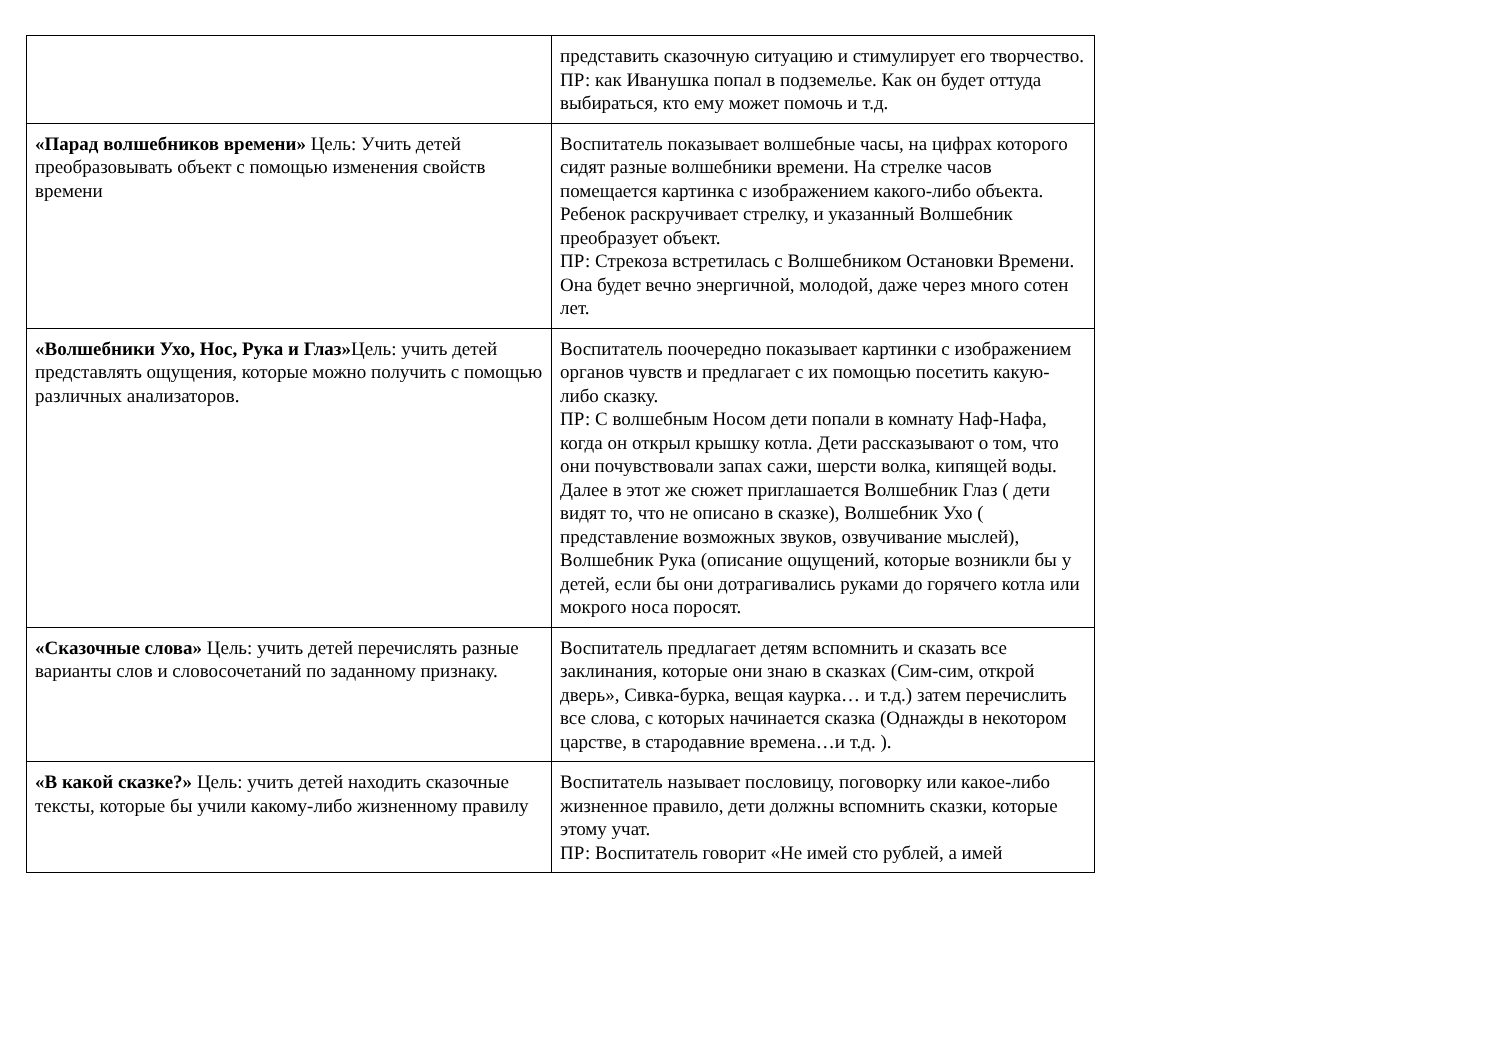| | представить сказочную ситуацию и стимулирует его творчество. ПР: как Иванушка попал в подземелье. Как он будет оттуда выбираться, кто ему может помочь и т.д. |
| «Парад волшебников времени» Цель: Учить детей преобразовывать объект с помощью изменения свойств времени | Воспитатель показывает волшебные часы, на цифрах которого сидят разные волшебники времени. На стрелке часов помещается картинка с изображением какого-либо объекта. Ребенок раскручивает стрелку, и указанный Волшебник преобразует объект. ПР: Стрекоза встретилась с Волшебником Остановки Времени. Она будет вечно энергичной, молодой, даже через много сотен лет. |
| «Волшебники Ухо, Нос, Рука и Глаз» Цель: учить детей представлять ощущения, которые можно получить с помощью различных анализаторов. | Воспитатель поочередно показывает картинки с изображением органов чувств и предлагает с их помощью посетить какую-либо сказку. ПР: С волшебным Носом дети попали в комнату Наф-Нафа, когда он открыл крышку котла. Дети рассказывают о том, что они почувствовали запах сажи, шерсти волка, кипящей воды. Далее в этот же сюжет приглашается Волшебник Глаз ( дети видят то, что не описано в сказке), Волшебник Ухо ( представление возможных звуков, озвучивание мыслей), Волшебник Рука (описание ощущений, которые возникли бы у детей, если бы они дотрагивались руками до горячего котла или мокрого носа поросят. |
| «Сказочные слова» Цель: учить детей перечислять разные варианты слов и словосочетаний по заданному признаку. | Воспитатель предлагает детям вспомнить и сказать все заклинания, которые они знаю в сказках (Сим-сим, открой дверь», Сивка-бурка, вещая каурка… и т.д.) затем перечислить все слова, с которых начинается сказка (Однажды в некотором царстве, в стародавние времена…и т.д. ). |
| «В какой сказке?» Цель: учить детей находить сказочные тексты, которые бы учили какому-либо жизненному правилу | Воспитатель называет пословицу, поговорку или какое-либо жизненное правило, дети должны вспомнить сказки, которые этому учат. ПР: Воспитатель говорит «Не имей сто рублей, а имей |